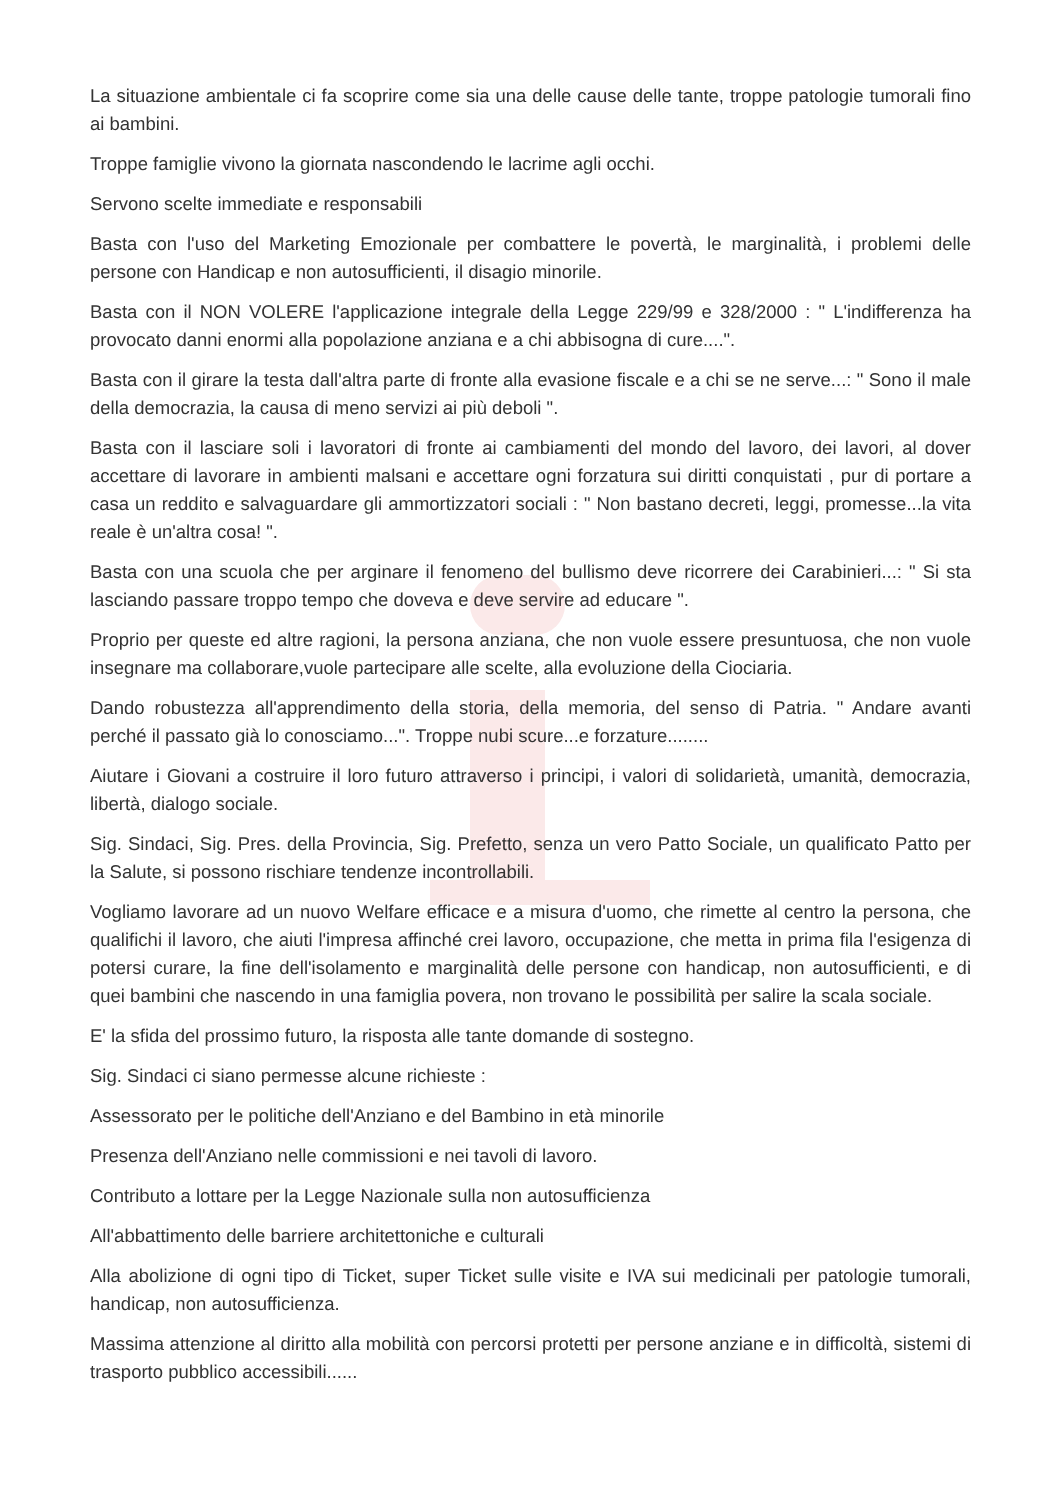La situazione ambientale ci fa scoprire come sia una delle cause delle tante, troppe patologie tumorali fino ai bambini.
Troppe famiglie vivono la giornata nascondendo le lacrime agli occhi.
Servono scelte immediate e responsabili
Basta con l'uso del Marketing Emozionale per combattere le povertà, le marginalità, i problemi delle persone con Handicap e non autosufficienti, il disagio minorile.
Basta con il NON VOLERE l'applicazione integrale della Legge 229/99 e 328/2000 : " L'indifferenza ha provocato danni enormi alla popolazione anziana e a chi abbisogna di cure....".
Basta con il girare la testa dall'altra parte di fronte alla evasione fiscale e a chi se ne serve...: " Sono il male della democrazia, la causa di meno servizi ai più deboli ".
Basta con il lasciare soli i lavoratori di fronte ai cambiamenti del mondo del lavoro, dei lavori, al dover accettare di lavorare in ambienti malsani e accettare ogni forzatura sui diritti conquistati , pur di portare a casa un reddito e salvaguardare gli ammortizzatori sociali : " Non bastano decreti, leggi, promesse...la vita reale è un'altra cosa! ".
Basta con una scuola che per arginare il fenomeno del bullismo deve ricorrere dei Carabinieri...: " Si sta lasciando passare troppo tempo che doveva e deve servire ad educare ".
Proprio per queste ed altre ragioni, la persona anziana, che non vuole essere presuntuosa, che non vuole insegnare ma collaborare,vuole partecipare alle scelte, alla evoluzione della Ciociaria.
Dando robustezza all'apprendimento della storia, della memoria, del senso di Patria. " Andare avanti perché il passato già lo conosciamo...". Troppe nubi scure...e forzature........
Aiutare i Giovani a costruire il loro futuro attraverso i principi, i valori di solidarietà, umanità, democrazia, libertà, dialogo sociale.
Sig. Sindaci, Sig. Pres. della Provincia, Sig. Prefetto, senza un vero Patto Sociale, un qualificato Patto per la Salute, si possono rischiare tendenze incontrollabili.
Vogliamo lavorare ad un nuovo Welfare efficace e a misura d'uomo, che rimette al centro la persona, che qualifichi il lavoro, che aiuti l'impresa affinché crei lavoro, occupazione, che metta in prima fila l'esigenza di potersi curare, la fine dell'isolamento e marginalità delle persone con handicap, non autosufficienti, e di quei bambini che nascendo in una famiglia povera, non trovano le possibilità per salire la scala sociale.
E' la sfida del prossimo futuro, la risposta alle tante domande di sostegno.
Sig. Sindaci ci siano permesse alcune richieste :
Assessorato per le politiche dell'Anziano e del Bambino in età minorile
Presenza dell'Anziano nelle commissioni e nei tavoli di lavoro.
Contributo a lottare per la Legge Nazionale sulla non autosufficienza
All'abbattimento delle barriere architettoniche e culturali
Alla abolizione di ogni tipo di Ticket, super Ticket sulle visite e IVA sui medicinali per patologie tumorali, handicap, non autosufficienza.
Massima attenzione al diritto alla mobilità con percorsi protetti per persone anziane e in difficoltà, sistemi di trasporto pubblico accessibili......